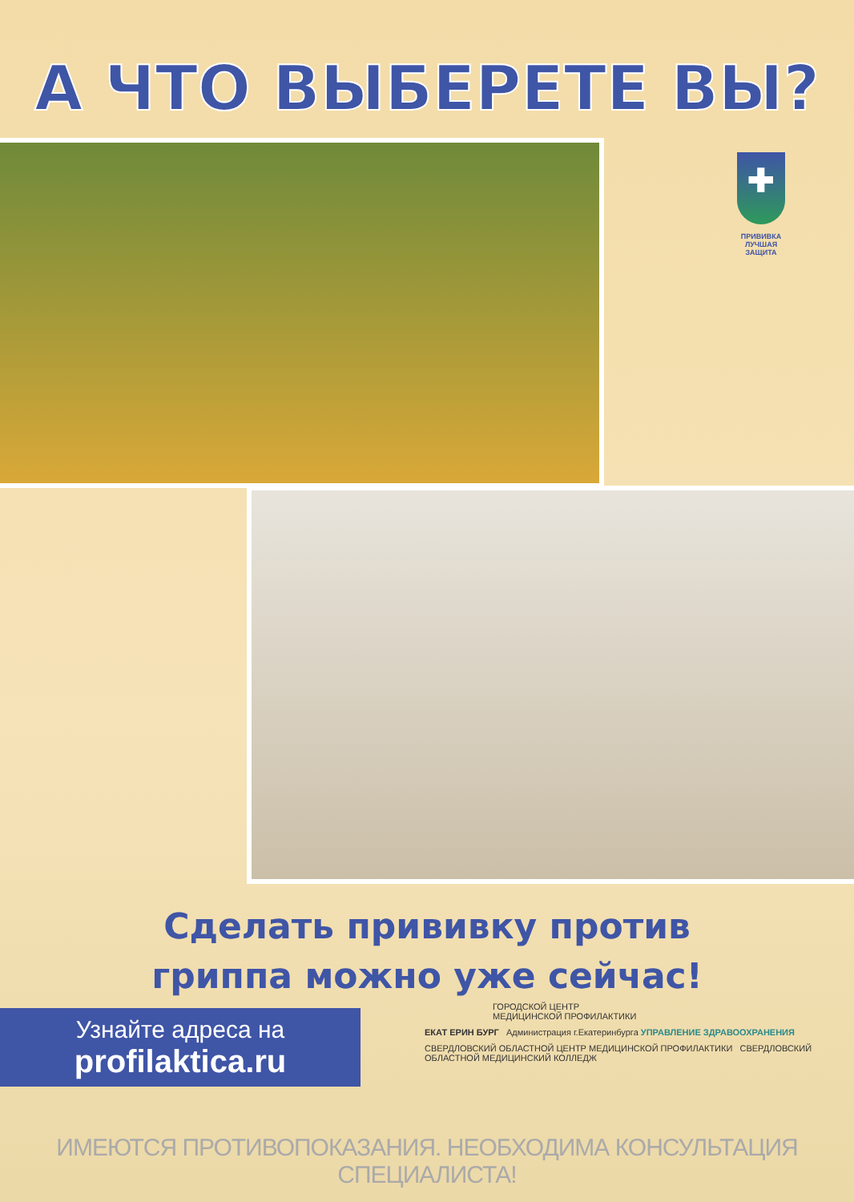А ЧТО ВЫБЕРЕТЕ ВЫ?
✚
ПРИВИВКА
ЛУЧШАЯ
ЗАЩИТА
Сделать прививку против
гриппа можно уже сейчас!
Узнайте адреса на
profilaktica.ru
ГОРОДСКОЙ ЦЕНТР
МЕДИЦИНСКОЙ ПРОФИЛАКТИКИ
ЕКАТ ЕРИН БУРГ Администрация г.Екатеринбурга УПРАВЛЕНИЕ ЗДРАВООХРАНЕНИЯ
СВЕРДЛОВСКИЙ ОБЛАСТНОЙ ЦЕНТР МЕДИЦИНСКОЙ ПРОФИЛАКТИКИ СВЕРДЛОВСКИЙ ОБЛАСТНОЙ МЕДИЦИНСКИЙ КОЛЛЕДЖ
ИМЕЮТСЯ ПРОТИВОПОКАЗАНИЯ. НЕОБХОДИМА КОНСУЛЬТАЦИЯ СПЕЦИАЛИСТА!